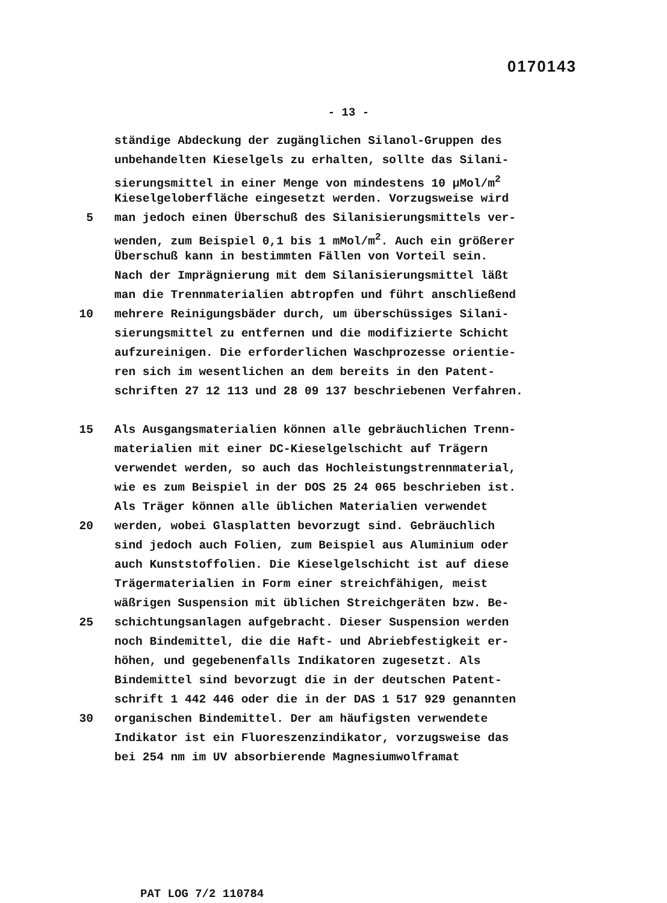0170143
- 13 -
ständige Abdeckung der zugänglichen Silanol-Gruppen des
unbehandelten Kieselgels zu erhalten, sollte das Silani-
sierungsmittel in einer Menge von mindestens 10 µMol/m<sup>2</sup>
Kieselgeloberfläche eingesetzt werden. Vorzugsweise wird
5 man jedoch einen Überschuß des Silanisierungsmittels ver-
wenden, zum Beispiel 0,1 bis 1 mMol/m<sup>2</sup>. Auch ein größerer
Überschuß kann in bestimmten Fällen von Vorteil sein.
Nach der Imprägnierung mit dem Silanisierungsmittel läßt
man die Trennmaterialien abtropfen und führt anschließend
10 mehrere Reinigungsbäder durch, um überschüssiges Silani-
sierungsmittel zu entfernen und die modifizierte Schicht
aufzureinigen. Die erforderlichen Waschprozesse orientie-
ren sich im wesentlichen an dem bereits in den Patent-
schriften 27 12 113 und 28 09 137 beschriebenen Verfahren.
15 Als Ausgangsmaterialien können alle gebräuchlichen Trenn-
materialien mit einer DC-Kieselgelschicht auf Trägern
verwendet werden, so auch das Hochleistungstrennmaterial,
wie es zum Beispiel in der DOS 25 24 065 beschrieben ist.
Als Träger können alle üblichen Materialien verwendet
20 werden, wobei Glasplatten bevorzugt sind. Gebräuchlich
sind jedoch auch Folien, zum Beispiel aus Aluminium oder
auch Kunststoffolien. Die Kieselgelschicht ist auf diese
Trägermaterialien in Form einer streichfähigen, meist
wäßrigen Suspension mit üblichen Streichgeräten bzw. Be-
25 schichtungsanlagen aufgebracht. Dieser Suspension werden
noch Bindemittel, die die Haft- und Abriebfestigkeit er-
höhen, und gegebenenfalls Indikatoren zugesetzt. Als
Bindemittel sind bevorzugt die in der deutschen Patent-
schrift 1 442 446 oder die in der DAS 1 517 929 genannten
30 organischen Bindemittel. Der am häufigsten verwendete
Indikator ist ein Fluoreszenzindikator, vorzugsweise das
bei 254 nm im UV absorbierende Magnesiumwolframat
PAT LOG 7/2 110784